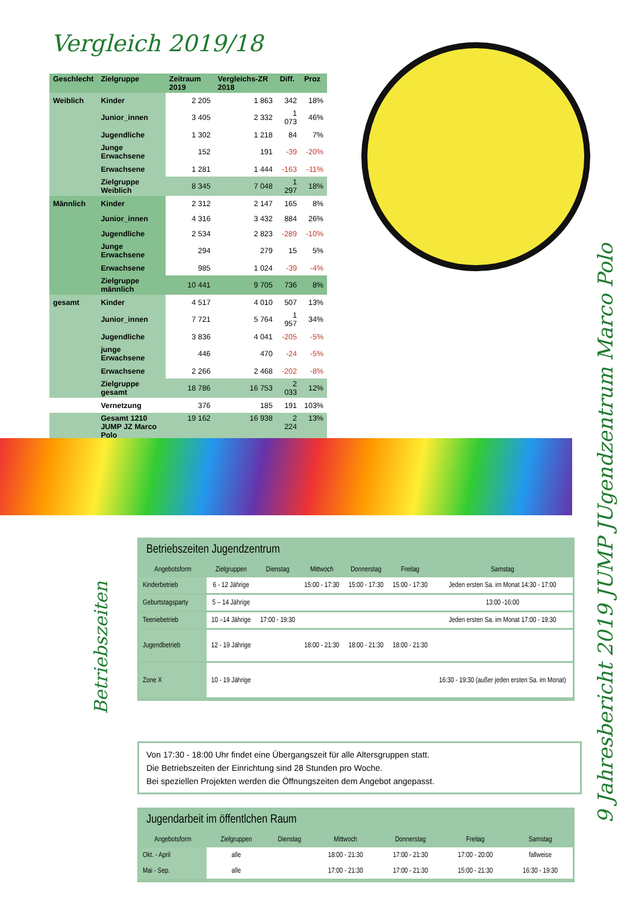Vergleich 2019/18
| Geschlecht | Zielgruppe | Zeitraum 2019 | Vergleichs-ZR 2018 | Diff. | Proz |
| --- | --- | --- | --- | --- | --- |
| Weiblich | Kinder | 2 205 | 1 863 | 342 | 18% |
| | Junior_innen | 3 405 | 2 332 | 1 073 | 46% |
| | Jugendliche | 1 302 | 1 218 | 84 | 7% |
| | Junge Erwachsene | 152 | 191 | -39 | -20% |
| | Erwachsene | 1 281 | 1 444 | -163 | -11% |
| | Zielgruppe Weiblich | 8 345 | 7 048 | 1 297 | 18% |
| Männlich | Kinder | 2 312 | 2 147 | 165 | 8% |
| | Junior_innen | 4 316 | 3 432 | 884 | 26% |
| | Jugendliche | 2 534 | 2 823 | -289 | -10% |
| | Junge Erwachsene | 294 | 279 | 15 | 5% |
| | Erwachsene | 985 | 1 024 | -39 | -4% |
| | Zielgruppe männlich | 10 441 | 9 705 | 736 | 8% |
| gesamt | Kinder | 4 517 | 4 010 | 507 | 13% |
| | Junior_innen | 7 721 | 5 764 | 1 957 | 34% |
| | Jugendliche | 3 836 | 4 041 | -205 | -5% |
| | junge Erwachsene | 446 | 470 | -24 | -5% |
| | Erwachsene | 2 266 | 2 468 | -202 | -8% |
| | Zielgruppe gesamt | 18 786 | 16 753 | 2 033 | 12% |
| | Vernetzung | 376 | 185 | 191 | 103% |
| | Gesamt 1210 JUMP JZ Marco Polo | 19 162 | 16 938 | 2 224 | 13% |
9 Jahresbericht 2019 JUMP JUgendzentrum Marco Polo
Betriebszeiten
| Betriebszeiten Jugendzentrum | | | | | | |
| Angebotsform | Zielgruppen | Dienstag | Mittwoch | Donnerstag | Freitag | Samstag |
| Kinderbetrieb | 6 - 12 Jährige | | 15:00 - 17:30 | 15:00 - 17:30 | 15:00 - 17:30 | Jeden ersten Sa. im Monat 14:30 - 17:00 |
| Geburtstagsparty | 5 – 14 Jährige | | | | | 13:00 -16:00 |
| Teeniebetrieb | 10 –14 Jährige | 17:00 - 19:30 | | | | Jeden ersten Sa. im Monat 17:00 - 19:30 |
| Jugendbetrieb | 12 - 19 Jährige | | 18:00 - 21:30 | 18:00 - 21:30 | 18:00 - 21:30 | |
| Zone X | 10 - 19 Jährige | | | | | 16:30 - 19:30 (außer jeden ersten Sa. im Monat) |
Von 17:30 - 18:00 Uhr findet eine Übergangszeit für alle Altersgruppen statt.
Die Betriebszeiten der Einrichtung sind 28 Stunden pro Woche.
Bei speziellen Projekten werden die Öffnungszeiten dem Angebot angepasst.
| Jugendarbeit im öffentlchen Raum | | | | | | |
| Angebotsform | Zielgruppen | Dienstag | Mittwoch | Donnerstag | Freitag | Samstag |
| Okt. - April | alle | | 18:00 - 21:30 | 17:00 - 21:30 | 17:00 - 20:00 | fallweise |
| Mai - Sep. | alle | | 17:00 - 21:30 | 17:00 - 21:30 | 15:00 - 21:30 | 16:30 - 19:30 |